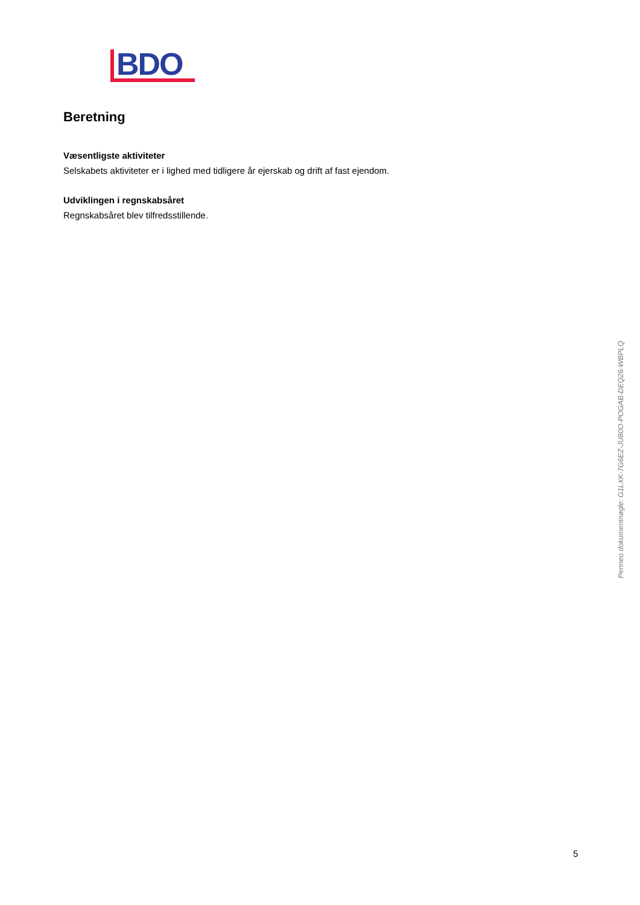BDO
Beretning
Væsentligste aktiviteter
Selskabets aktiviteter er i lighed med tidligere år ejerskab og drift af fast ejendom.
Udviklingen i regnskabsåret
Regnskabsåret blev tilfredsstillende.
Penneo dokumentnøgle: G1LXK-7G6EZ-JU80O-POGAB-DEQ26-WBPLQ
5